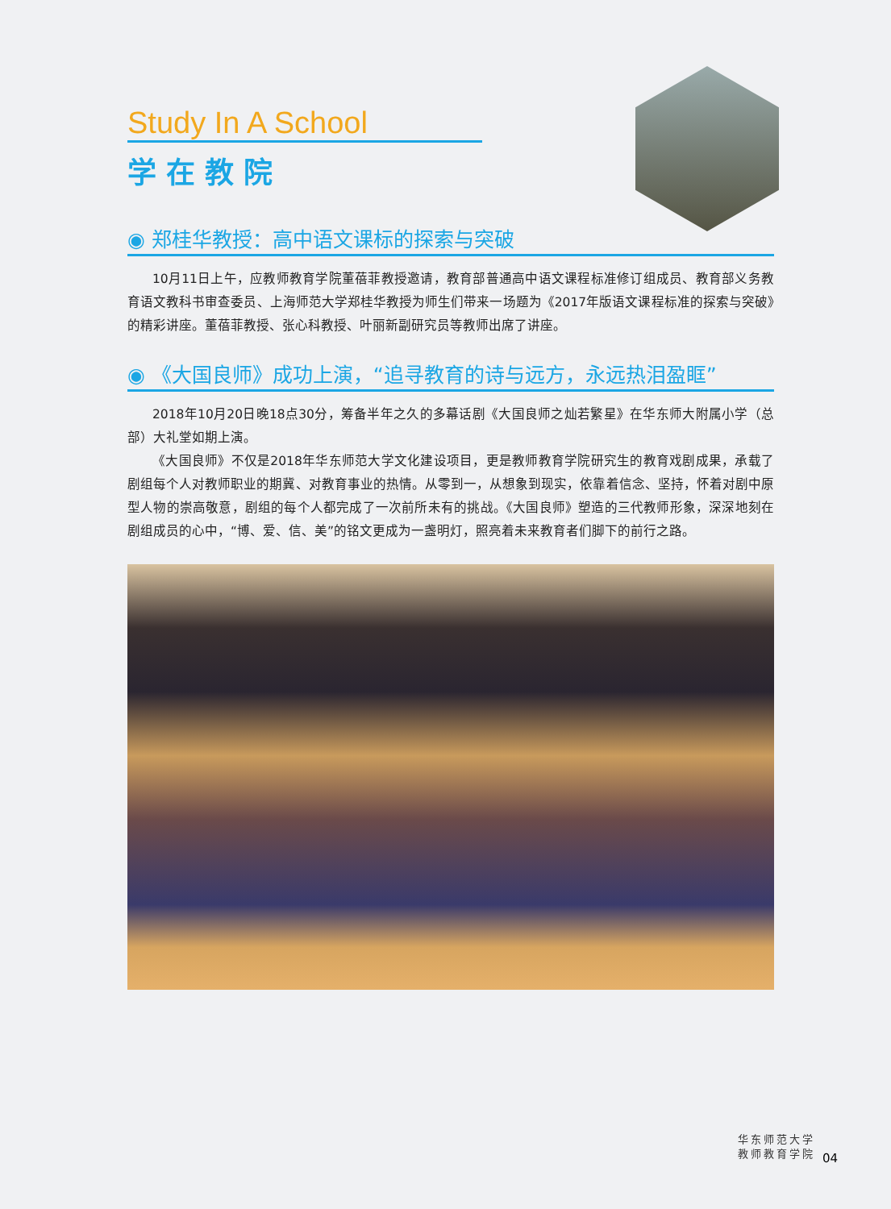Study In A School
学在教院
◉ 郑桂华教授：高中语文课标的探索与突破
10月11日上午，应教师教育学院董蓓菲教授邀请，教育部普通高中语文课程标准修订组成员、教育部义务教育语文教科书审查委员、上海师范大学郑桂华教授为师生们带来一场题为《2017年版语文课程标准的探索与突破》的精彩讲座。董蓓菲教授、张心科教授、叶丽新副研究员等教师出席了讲座。
◉ 《大国良师》成功上演，“追寻教育的诗与远方，永远热泪盈眶”
2018年10月20日晚18点30分，筹备半年之久的多幕话剧《大国良师之灿若繁星》在华东师大附属小学（总部）大礼堂如期上演。
《大国良师》不仅是2018年华东师范大学文化建设项目，更是教师教育学院研究生的教育戏剧成果，承载了剧组每个人对教师职业的期冀、对教育事业的热情。从零到一，从想象到现实，依靠着信念、坚持，怀着对剧中原型人物的崇高敬意，剧组的每个人都完成了一次前所未有的挑战。《大国良师》塑造的三代教师形象，深深地刻在剧组成员的心中，“博、爱、信、美”的铭文更成为一盏明灯，照亮着未来教育者们脚下的前行之路。
华东师范大学
教师教育学院
04